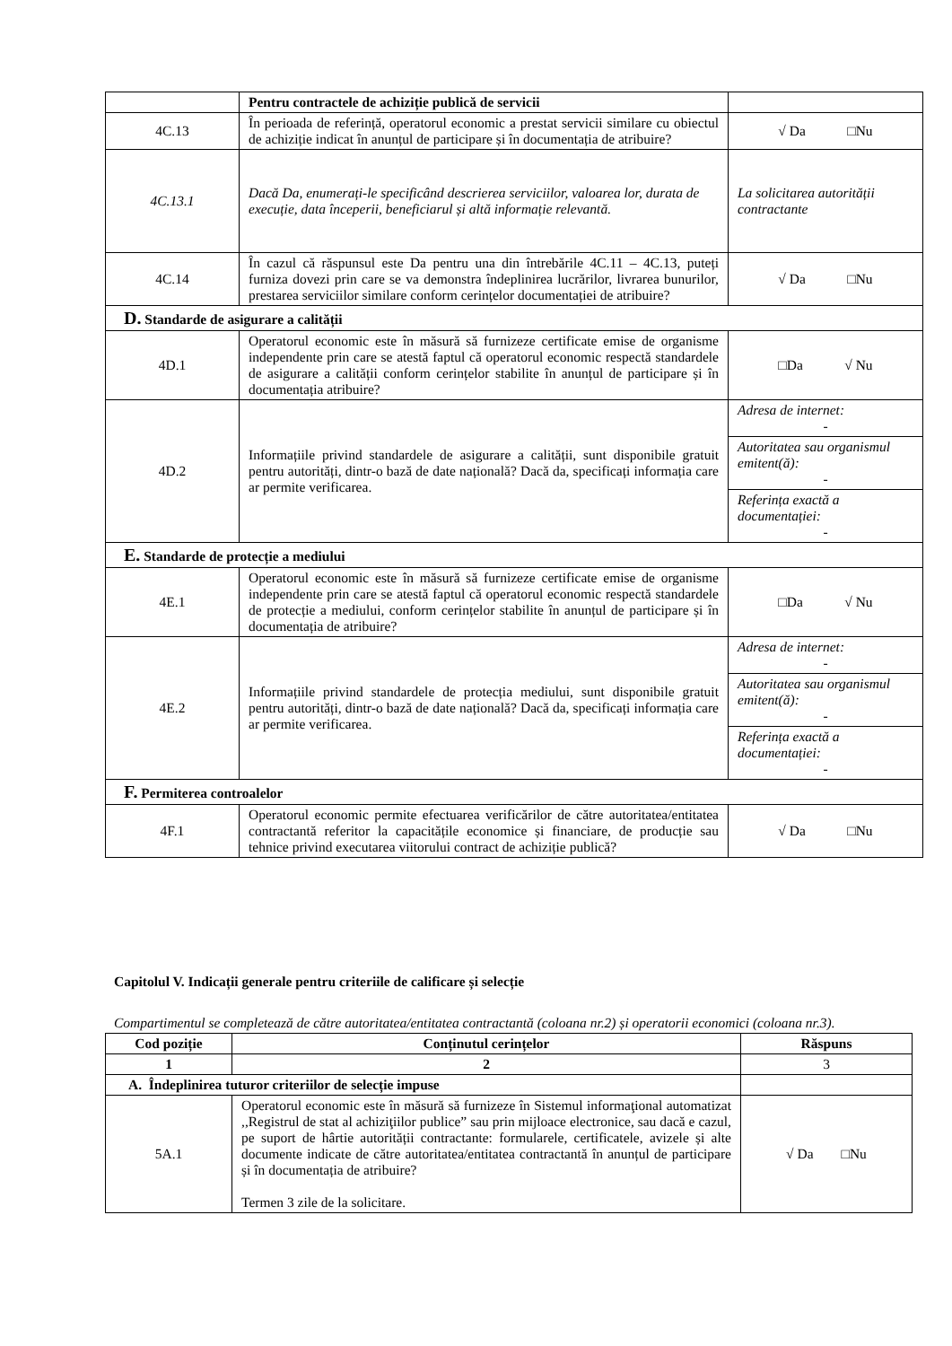| | Pentru contractele de achiziție publică de servicii | |
| 4C.13 | În perioada de referință, operatorul economic a prestat servicii similare cu obiectul de achiziție indicat în anunțul de participare și în documentația de atribuire? | √ Da □Nu |
| 4C.13.1 | Dacă Da, enumerați-le specificând descrierea serviciilor, valoarea lor, durata de execuție, data începerii, beneficiarul și altă informație relevantă. | La solicitarea autorității contractante |
| 4C.14 | În cazul că răspunsul este Da pentru una din întrebările 4C.11 – 4C.13, puteți furniza dovezi prin care se va demonstra îndeplinirea lucrărilor, livrarea bunurilor, prestarea serviciilor similare conform cerințelor documentației de atribuire? | √ Da □Nu |
| D. Standarde de asigurare a calității | | |
| 4D.1 | Operatorul economic este în măsură să furnizeze certificate emise de organisme independente prin care se atestă faptul că operatorul economic respectă standardele de asigurare a calității conform cerințelor stabilite în anunțul de participare și în documentația atribuire? | □Da √ Nu |
| 4D.2 | Informațiile privind standardele de asigurare a calității, sunt disponibile gratuit pentru autorități, dintr-o bază de date națională? Dacă da, specificați informația care ar permite verificarea. | Adresa de internet: - |
| | | Autoritatea sau organismul emitent(ă): - |
| | | Referința exactă a documentației: - |
| E. Standarde de protecție a mediului | | |
| 4E.1 | Operatorul economic este în măsură să furnizeze certificate emise de organisme independente prin care se atestă faptul că operatorul economic respectă standardele de protecție a mediului, conform cerințelor stabilite în anunțul de participare și în documentația de atribuire? | □Da √ Nu |
| 4E.2 | Informațiile privind standardele de protecția mediului, sunt disponibile gratuit pentru autorități, dintr-o bază de date națională? Dacă da, specificați informația care ar permite verificarea. | Adresa de internet: - |
| | | Autoritatea sau organismul emitent(ă): - |
| | | Referința exactă a documentației: - |
| F. Permiterea controalelor | | |
| 4F.1 | Operatorul economic permite efectuarea verificărilor de către autoritatea/entitatea contractantă referitor la capacitățile economice și financiare, de producție sau tehnice privind executarea viitorului contract de achiziție publică? | √ Da □Nu |
Capitolul V. Indicații generale pentru criteriile de calificare și selecție
Compartimentul se completează de către autoritatea/entitatea contractantă (coloana nr.2) și operatorii economici (coloana nr.3).
| Cod poziție | Conținutul cerințelor | Răspuns |
| --- | --- | --- |
| 1 | 2 | 3 |
| A. Îndeplinirea tuturor criteriilor de selecție impuse | | |
| 5A.1 | Operatorul economic este în măsură să furnizeze în Sistemul informaţional automatizat ,,Registrul de stat al achiziţiilor publice” sau prin mijloace electronice, sau dacă e cazul, pe suport de hârtie autorității contractante: formularele, certificatele, avizele și alte documente indicate de către autoritatea/entitatea contractantă în anunțul de participare și în documentația de atribuire? Termen 3 zile de la solicitare. | √ Da □Nu |